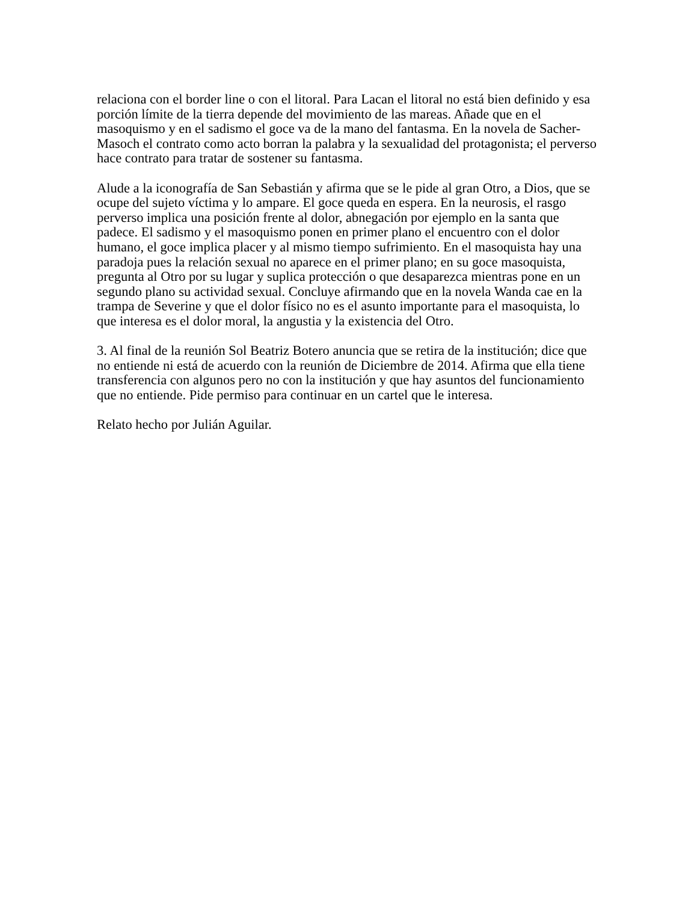relaciona con el border line o con el litoral. Para Lacan el litoral no está bien definido y esa porción límite de la tierra depende del movimiento de las mareas. Añade que en el masoquismo y en el sadismo el goce va de la mano del fantasma. En la novela de Sacher-Masoch el contrato como acto borran la palabra y la sexualidad del protagonista; el perverso hace contrato para tratar de sostener su fantasma.
Alude a la iconografía de San Sebastián y afirma que se le pide al gran Otro, a Dios, que se ocupe del sujeto víctima y lo ampare. El goce queda en espera. En la neurosis, el rasgo perverso implica una posición frente al dolor, abnegación por ejemplo en la santa que padece. El sadismo y el masoquismo ponen en primer plano el encuentro con el dolor humano, el goce implica placer y al mismo tiempo sufrimiento. En el masoquista hay una paradoja pues la relación sexual no aparece en el primer plano; en su goce masoquista, pregunta al Otro por su lugar y suplica protección o que desaparezca mientras pone en un segundo plano su actividad sexual. Concluye afirmando que en la novela Wanda cae en la trampa de Severine y que el dolor físico no es el asunto importante para el masoquista, lo que interesa es el dolor moral, la angustia y la existencia del Otro.
3. Al final de la reunión Sol Beatriz Botero anuncia que se retira de la institución; dice que no entiende ni está de acuerdo con la reunión de Diciembre de 2014. Afirma que ella tiene transferencia con algunos pero no con la institución y que hay asuntos del funcionamiento que no entiende. Pide permiso para continuar en un cartel que le interesa.
Relato hecho por Julián Aguilar.